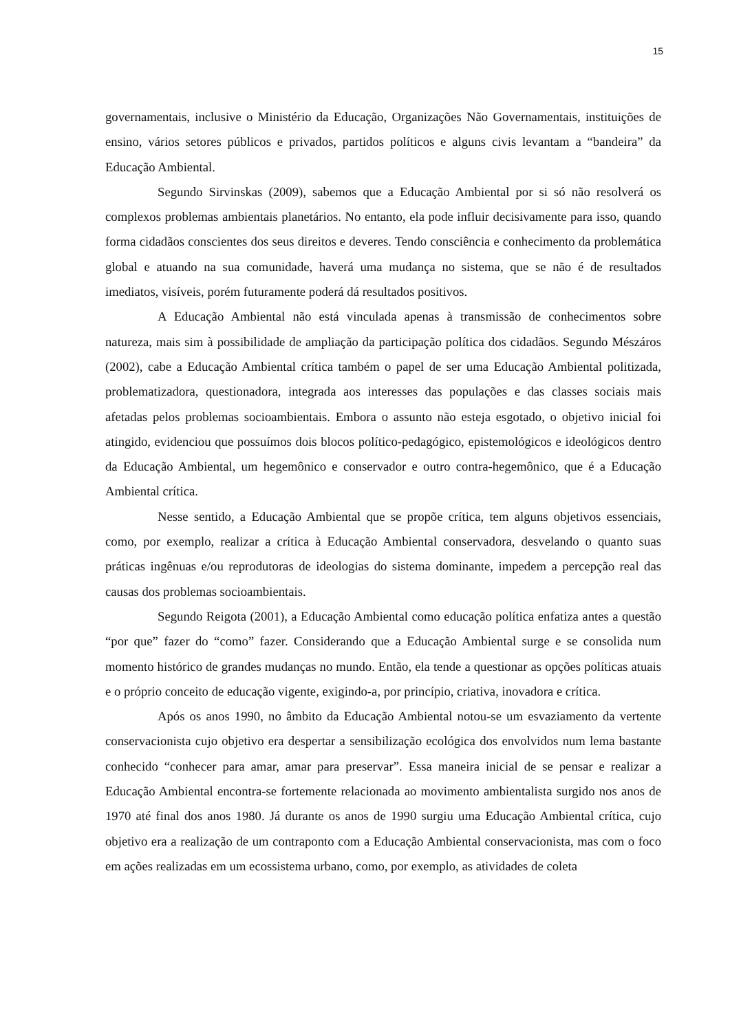15
governamentais, inclusive o Ministério da Educação, Organizações Não Governamentais, instituições de ensino, vários setores públicos e privados, partidos políticos e alguns civis levantam a “bandeira” da Educação Ambiental.
Segundo Sirvinskas (2009), sabemos que a Educação Ambiental por si só não resolverá os complexos problemas ambientais planetários. No entanto, ela pode influir decisivamente para isso, quando forma cidadãos conscientes dos seus direitos e deveres. Tendo consciência e conhecimento da problemática global e atuando na sua comunidade, haverá uma mudança no sistema, que se não é de resultados imediatos, visíveis, porém futuramente poderá dá resultados positivos.
A Educação Ambiental não está vinculada apenas à transmissão de conhecimentos sobre natureza, mais sim à possibilidade de ampliação da participação política dos cidadãos. Segundo Mészáros (2002), cabe a Educação Ambiental crítica também o papel de ser uma Educação Ambiental politizada, problematizadora, questionadora, integrada aos interesses das populações e das classes sociais mais afetadas pelos problemas socioambientais. Embora o assunto não esteja esgotado, o objetivo inicial foi atingido, evidenciou que possuímos dois blocos político-pedagógico, epistemológicos e ideológicos dentro da Educação Ambiental, um hegemônico e conservador e outro contra-hegemônico, que é a Educação Ambiental crítica.
Nesse sentido, a Educação Ambiental que se propõe crítica, tem alguns objetivos essenciais, como, por exemplo, realizar a crítica à Educação Ambiental conservadora, desvelando o quanto suas práticas ingênuas e/ou reprodutoras de ideologias do sistema dominante, impedem a percepção real das causas dos problemas socioambientais.
Segundo Reigota (2001), a Educação Ambiental como educação política enfatiza antes a questão “por que” fazer do “como” fazer. Considerando que a Educação Ambiental surge e se consolida num momento histórico de grandes mudanças no mundo. Então, ela tende a questionar as opções políticas atuais e o próprio conceito de educação vigente, exigindo-a, por princípio, criativa, inovadora e crítica.
Após os anos 1990, no âmbito da Educação Ambiental notou-se um esvaziamento da vertente conservacionista cujo objetivo era despertar a sensibilização ecológica dos envolvidos num lema bastante conhecido “conhecer para amar, amar para preservar”. Essa maneira inicial de se pensar e realizar a Educação Ambiental encontra-se fortemente relacionada ao movimento ambientalista surgido nos anos de 1970 até final dos anos 1980. Já durante os anos de 1990 surgiu uma Educação Ambiental crítica, cujo objetivo era a realização de um contraponto com a Educação Ambiental conservacionista, mas com o foco em ações realizadas em um ecossistema urbano, como, por exemplo, as atividades de coleta